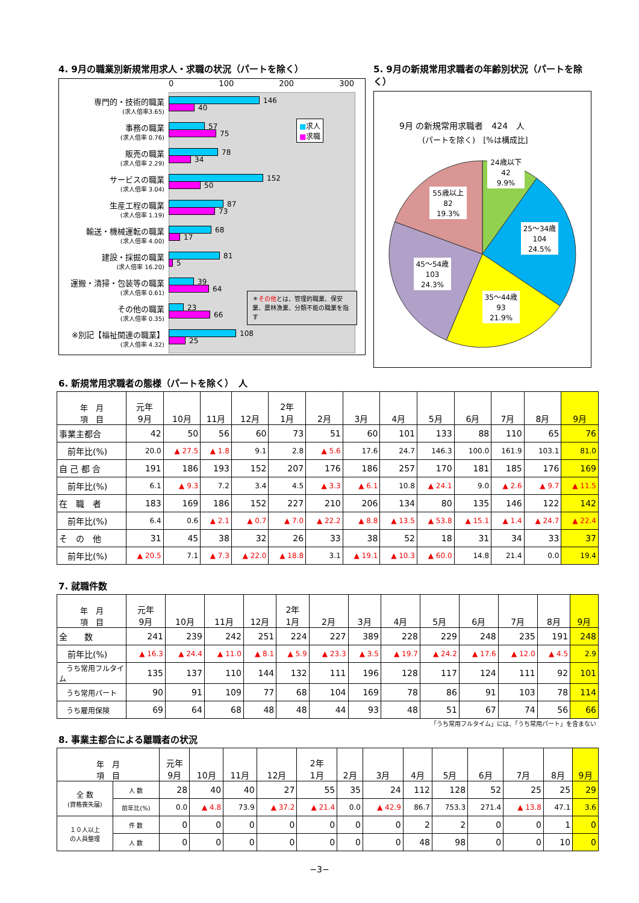4. 9月の職業別新規常用求人・求職の状況（パートを除く）
0 100 200 300
専門的・技術的職業
(求人倍率3.65)
146
40
事務の職業
(求人倍率 0.76)
57
75
販売の職業
(求人倍率 2.29)
78
34
サービスの職業
(求人倍率 3.04)
152
50
生産工程の職業
(求人倍率 1.19)
87
73
輸送・機械運転の職業
(求人倍率 4.00)
68
17
建設・採掘の職業
(求人倍率 16.20)
81
5
運搬・清掃・包装等の職業
(求人倍率 0.61)
39
64
その他の職業
(求人倍率 0.35)
23
66
※別記【福祉関連の職業】
(求人倍率 4.32)
108
25
■求人
■求職
＊その他とは、管理的職業、保安業、農林漁業、分類不能の職業を指す
5. 9月の新規常用求職者の年齢別状況（パートを除く）
9月 の新規常用求職者　424　人
(パートを除く)　[%は構成比]
24歳以下
42
9.9%
25～34歳
104
24.5%
35～44歳
93
21.9%
45～54歳
103
24.3%
55歳以上
82
19.3%
6. 新規常用求職者の態様（パートを除く）　人
| 年 月 項 目 | 元年 9月 | 10月 | 11月 | 12月 | 2年 1月 | 2月 | 3月 | 4月 | 5月 | 6月 | 7月 | 8月 | 9月 |
| --- | --- | --- | --- | --- | --- | --- | --- | --- | --- | --- | --- | --- | --- |
| 事業主都合 | 42 | 50 | 56 | 60 | 73 | 51 | 60 | 101 | 133 | 88 | 110 | 65 | 76 |
| 前年比(%) | 20.0 | ▲ 27.5 | ▲ 1.8 | 9.1 | 2.8 | ▲ 5.6 | 17.6 | 24.7 | 146.3 | 100.0 | 161.9 | 103.1 | 81.0 |
| 自 己 都 合 | 191 | 186 | 193 | 152 | 207 | 176 | 186 | 257 | 170 | 181 | 185 | 176 | 169 |
| 前年比(%) | 6.1 | ▲ 9.3 | 7.2 | 3.4 | 4.5 | ▲ 3.3 | ▲ 6.1 | 10.8 | ▲ 24.1 | 9.0 | ▲ 2.6 | ▲ 9.7 | ▲ 11.5 |
| 在 職 者 | 183 | 169 | 186 | 152 | 227 | 210 | 206 | 134 | 80 | 135 | 146 | 122 | 142 |
| 前年比(%) | 6.4 | 0.6 | ▲ 2.1 | ▲ 0.7 | ▲ 7.0 | ▲ 22.2 | ▲ 8.8 | ▲ 13.5 | ▲ 53.8 | ▲ 15.1 | ▲ 1.4 | ▲ 24.7 | ▲ 22.4 |
| そ の 他 | 31 | 45 | 38 | 32 | 26 | 33 | 38 | 52 | 18 | 31 | 34 | 33 | 37 |
| 前年比(%) | ▲ 20.5 | 7.1 | ▲ 7.3 | ▲ 22.0 | ▲ 18.8 | 3.1 | ▲ 19.1 | ▲ 10.3 | ▲ 60.0 | 14.8 | 21.4 | 0.0 | 19.4 |
7. 就職件数
| 年 月 項 目 | 元年 9月 | 10月 | 11月 | 12月 | 2年 1月 | 2月 | 3月 | 4月 | 5月 | 6月 | 7月 | 8月 | 9月 |
| --- | --- | --- | --- | --- | --- | --- | --- | --- | --- | --- | --- | --- | --- |
| 全 数 | 241 | 239 | 242 | 251 | 224 | 227 | 389 | 228 | 229 | 248 | 235 | 191 | 248 |
| 前年比(%) | ▲ 16.3 | ▲ 24.4 | ▲ 11.0 | ▲ 8.1 | ▲ 5.9 | ▲ 23.3 | ▲ 3.5 | ▲ 19.7 | ▲ 24.2 | ▲ 17.6 | ▲ 12.0 | ▲ 4.5 | 2.9 |
| うち常用フルタイム | 135 | 137 | 110 | 144 | 132 | 111 | 196 | 128 | 117 | 124 | 111 | 92 | 101 |
| うち常用パート | 90 | 91 | 109 | 77 | 68 | 104 | 169 | 78 | 86 | 91 | 103 | 78 | 114 |
| うち雇用保険 | 69 | 64 | 68 | 48 | 48 | 44 | 93 | 48 | 51 | 67 | 74 | 56 | 66 |
「うち常用フルタイム」には、「うち常用パート」を含まない
8. 事業主都合による離職者の状況
| 年 月 項 目 | | 元年 9月 | 10月 | 11月 | 12月 | 2年 1月 | 2月 | 3月 | 4月 | 5月 | 6月 | 7月 | 8月 | 9月 |
| --- | --- | --- | --- | --- | --- | --- | --- | --- | --- | --- | --- | --- | --- | --- |
| 全 数 (資格喪失届) | 人 数 | 28 | 40 | 40 | 27 | 55 | 35 | 24 | 112 | 128 | 52 | 25 | 25 | 29 |
| | 前年比(%) | 0.0 | ▲ 4.8 | 73.9 | ▲ 37.2 | ▲ 21.4 | 0.0 | ▲ 42.9 | 86.7 | 753.3 | 271.4 | ▲ 13.8 | 47.1 | 3.6 |
| １０人以上 の人員整理 | 件 数 | 0 | 0 | 0 | 0 | 0 | 0 | 0 | 2 | 2 | 0 | 0 | 1 | 0 |
| | 人 数 | 0 | 0 | 0 | 0 | 0 | 0 | 0 | 48 | 98 | 0 | 0 | 10 | 0 |
−3−